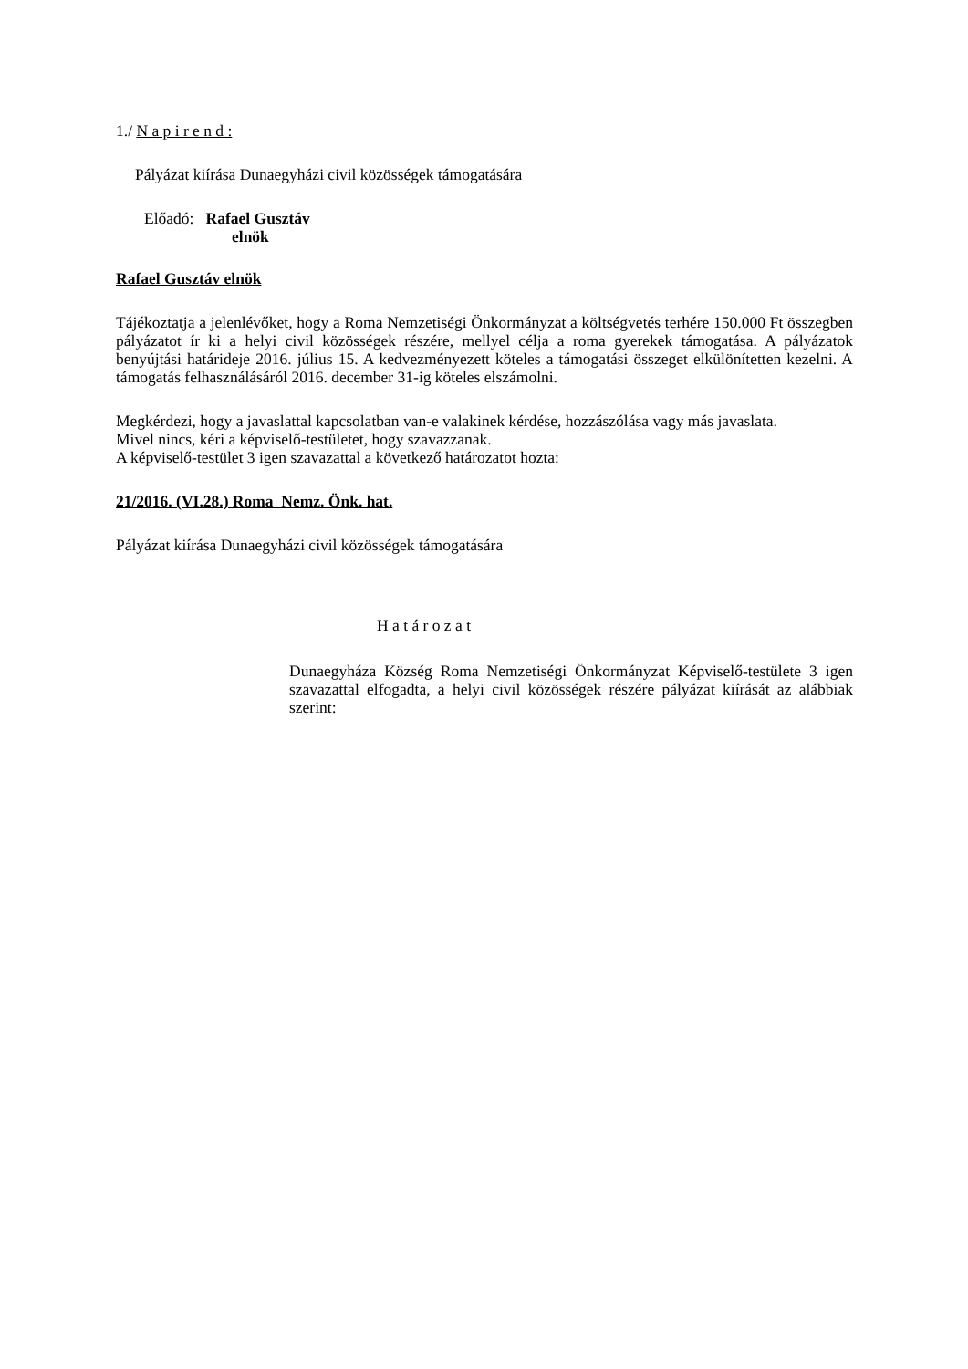1./ N a p i r e n d :
Pályázat kiírása Dunaegyházi civil közösségek támogatására
Előadó: Rafael Gusztáv
elnök
Rafael Gusztáv elnök
Tájékoztatja a jelenlévőket, hogy a Roma Nemzetiségi Önkormányzat a költségvetés terhére 150.000 Ft összegben pályázatot ír ki a helyi civil közösségek részére, mellyel célja a roma gyerekek támogatása. A pályázatok benyújtási határideje 2016. július 15. A kedvezményezett köteles a támogatási összeget elkülönítetten kezelni. A támogatás felhasználásáról 2016. december 31-ig köteles elszámolni.
Megkérdezi, hogy a javaslattal kapcsolatban van-e valakinek kérdése, hozzászólása vagy más javaslata.
Mivel nincs, kéri a képviselő-testületet, hogy szavazzanak.
A képviselő-testület 3 igen szavazattal a következő határozatot hozta:
21/2016. (VI.28.) Roma Nemz. Önk. hat.
Pályázat kiírása Dunaegyházi civil közösségek támogatására
H a t á r o z a t
Dunaegyháza Község Roma Nemzetiségi Önkormányzat Képviselő-testülete 3 igen szavazattal elfogadta, a helyi civil közösségek részére pályázat kiírását az alábbiak szerint: